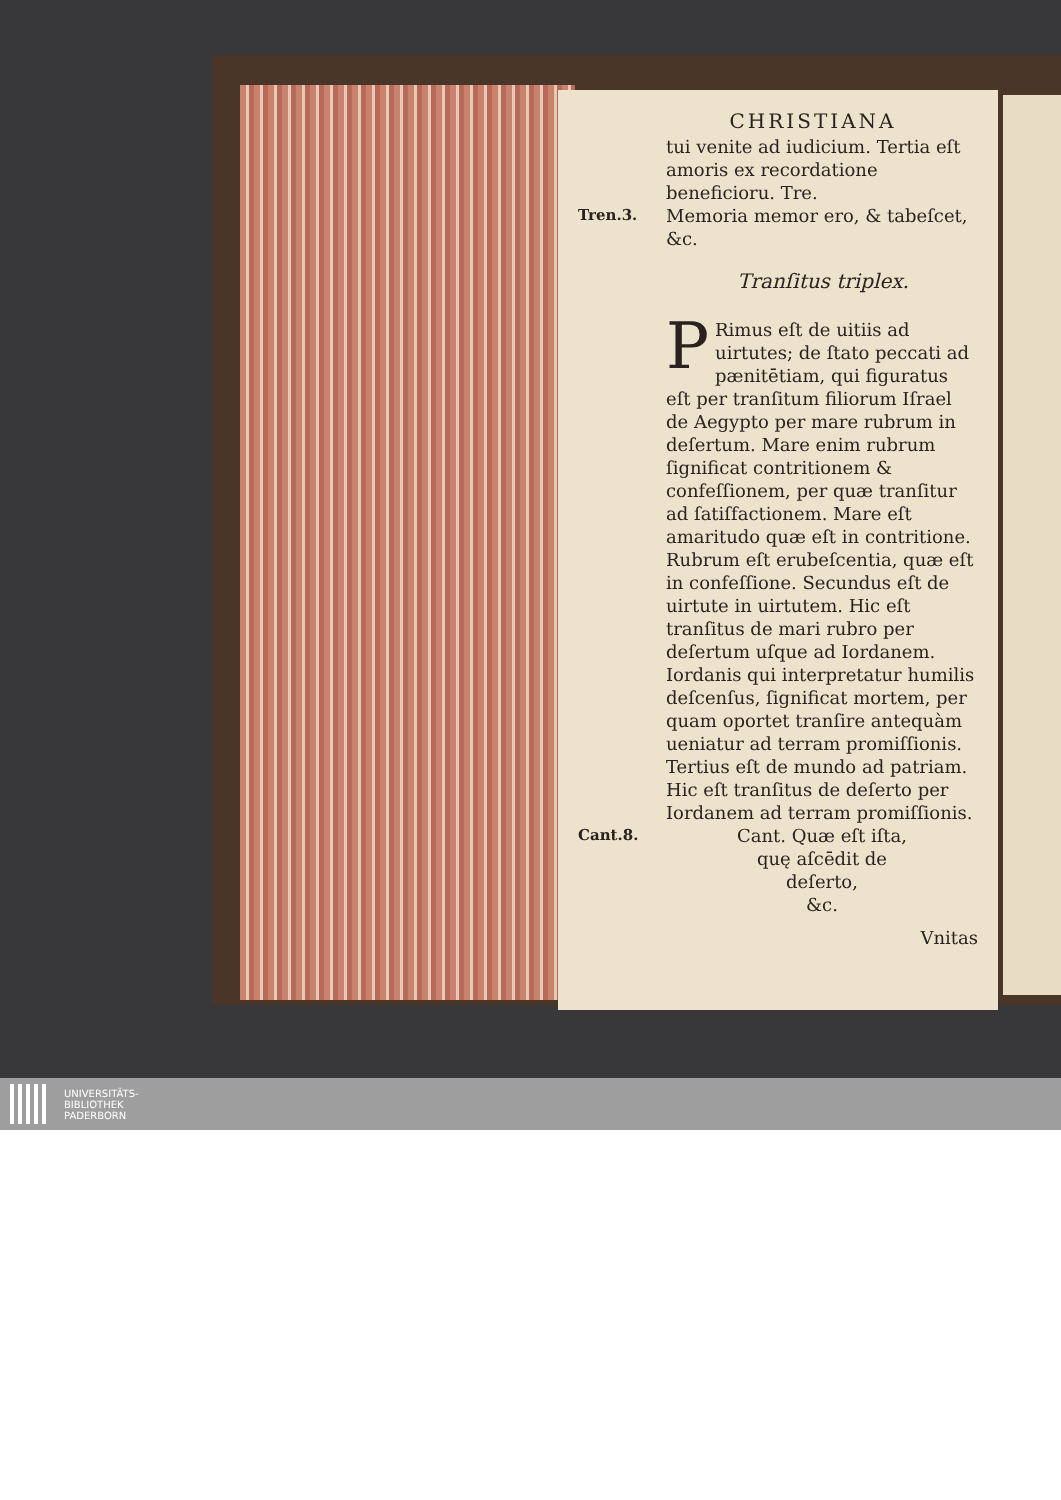CHRISTIANA
tui venite ad iudicium. Tertia eſt amoris ex recordatione beneficioru. Tre.
Tren.3.
Memoria memor ero, & tabeſcet, &c.
Tranſitus triplex.
PRimus eſt de uitiis ad uirtutes; de ſtato peccati ad pænitētiam, qui figuratus eſt per tranſitum filiorum Iſrael de Aegypto per mare rubrum in deſertum. Mare enim rubrum ſignificat contritionem & confeſſionem, per quæ tranſitur ad ſatiſfactionem. Mare eſt amaritudo quæ eſt in contritione. Rubrum eſt erubeſcentia, quæ eſt in confeſſione. Secundus eſt de uirtute in uirtutem. Hic eſt tranſitus de mari rubro per deſertum uſque ad Iordanem. Iordanis qui interpretatur humilis deſcenſus, ſignificat mortem, per quam oportet tranſire antequàm ueniatur ad terram promiſſionis. Tertius eſt de mundo ad patriam. Hic eſt tranſitus de deſerto per Iordanem ad terram promiſſionis.
Cant.8.
Cant. Quæ eſt iſta,
quę aſcēdit de
deſerto,
&c.
Vnitas
UNIVERSITÄTS-
BIBLIOTHEK
PADERBORN